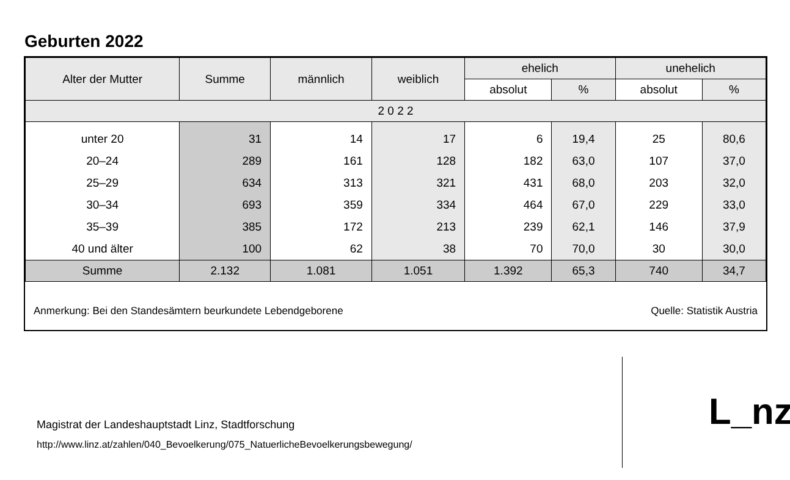Geburten 2022
| Alter der Mutter | Summe | männlich | weiblich | ehelich | | unehelich | |
| --- | --- | --- | --- | --- | --- | --- | --- |
| | | | | absolut | % | absolut | % |
| 2 0 2 2 | | | | | | | |
| unter 20 | 31 | 14 | 17 | 6 | 19,4 | 25 | 80,6 |
| 20–24 | 289 | 161 | 128 | 182 | 63,0 | 107 | 37,0 |
| 25–29 | 634 | 313 | 321 | 431 | 68,0 | 203 | 32,0 |
| 30–34 | 693 | 359 | 334 | 464 | 67,0 | 229 | 33,0 |
| 35–39 | 385 | 172 | 213 | 239 | 62,1 | 146 | 37,9 |
| 40 und älter | 100 | 62 | 38 | 70 | 70,0 | 30 | 30,0 |
| Summe | 2.132 | 1.081 | 1.051 | 1.392 | 65,3 | 740 | 34,7 |
Anmerkung: Bei den Standesämtern beurkundete Lebendgeborene Quelle: Statistik Austria
Magistrat der Landeshauptstadt Linz, Stadtforschung
http://www.linz.at/zahlen/040_Bevoelkerung/075_NatuerlicheBevoelkerungsbewegung/
L_nz